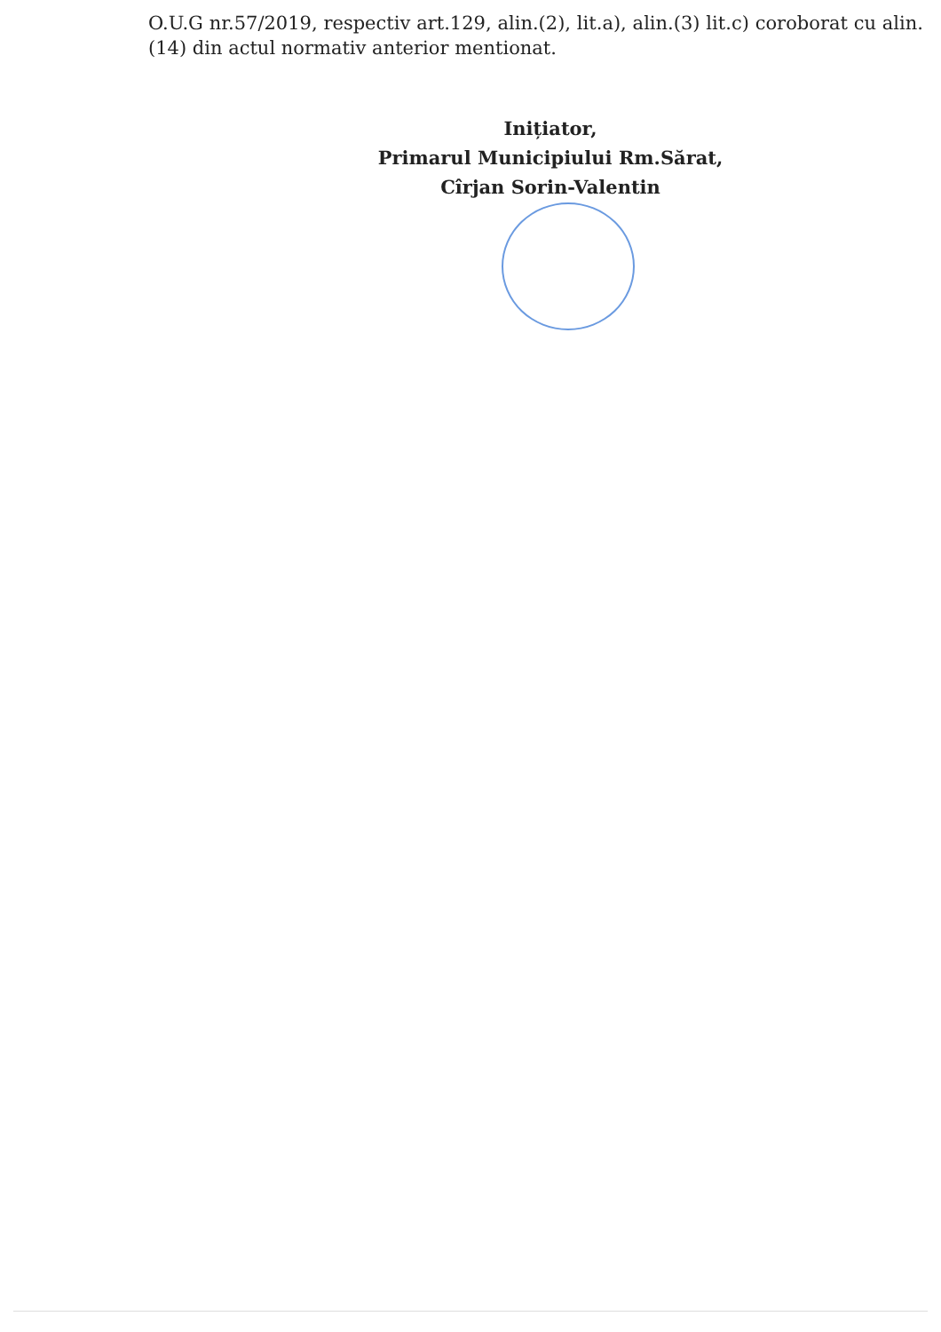O.U.G nr.57/2019, respectiv art.129, alin.(2), lit.a), alin.(3) lit.c) coroborat cu alin.(14) din actul normativ anterior mentionat.
Inițiator,
Primarul Municipiului Rm.Sărat,
Cîrjan Sorin-Valentin